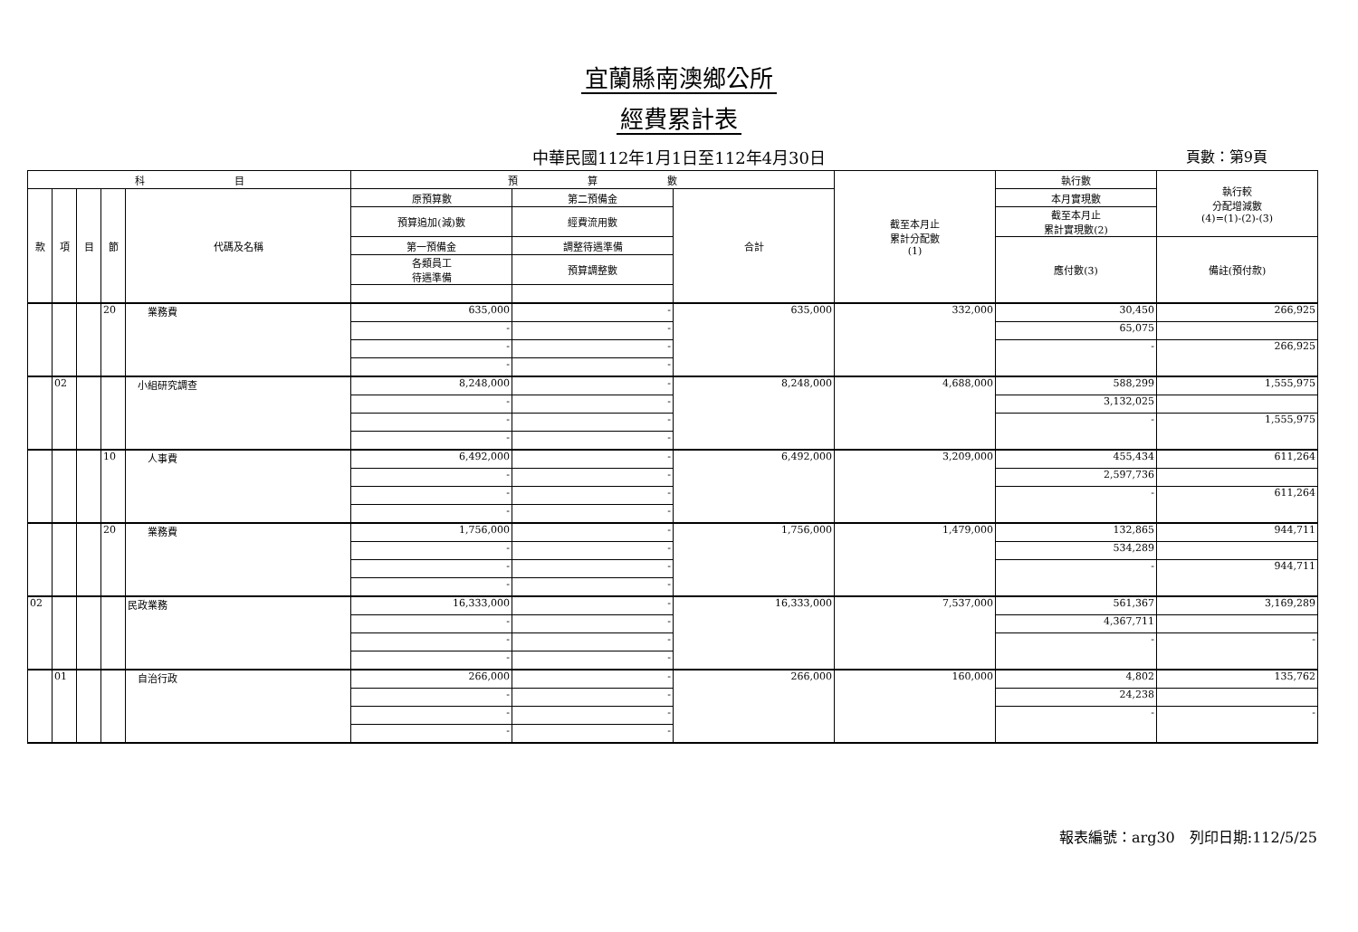宜蘭縣南澳鄉公所
經費累計表
中華民國112年1月1日至112年4月30日 頁數：第9頁
| 科 目 | | | | | 預 算 數 | | | 截至本月止 累計分配數 (1) | 執行數 | 執行較 分配增減數 (4)=(1)-(2)-(3) |
| --- | --- | --- | --- | --- | --- | --- | --- | --- | --- | --- |
| 款 | 項 | 目 | 節 | 代碼及名稱 | 原預算數 | 第二預備金 | 合計 | | 本月實現數 | |
| | | | | | 預算追加(減)數 | 經費流用數 | | | 截至本月止 累計實現數(2) | |
| | | | | | 第一預備金 | 調整待遇準備 | | | 應付數(3) | 備註(預付款) |
| | | | | | 各類員工 待遇準備 | 預算調整數 | | | | |
| | | | 20 | 業務費 | 635,000 | - | 635,000 | 332,000 | 30,450 | 266,925 |
| | | | | | - | - | | | 65,075 | |
| | | | | | - | - | | | - | 266,925 |
| | | | | | - | - | | | | |
| | 02 | | | 小組研究調查 | 8,248,000 | - | 8,248,000 | 4,688,000 | 588,299 | 1,555,975 |
| | | | | | - | - | | | 3,132,025 | |
| | | | | | - | - | | | - | 1,555,975 |
| | | | | | - | - | | | | |
| | | | 10 | 人事費 | 6,492,000 | - | 6,492,000 | 3,209,000 | 455,434 | 611,264 |
| | | | | | - | - | | | 2,597,736 | |
| | | | | | - | - | | | - | 611,264 |
| | | | | | - | - | | | | |
| | | | 20 | 業務費 | 1,756,000 | - | 1,756,000 | 1,479,000 | 132,865 | 944,711 |
| | | | | | - | - | | | 534,289 | |
| | | | | | - | - | | | - | 944,711 |
| | | | | | - | - | | | | |
| 02 | | | | 民政業務 | 16,333,000 | - | 16,333,000 | 7,537,000 | 561,367 | 3,169,289 |
| | | | | | - | - | | | 4,367,711 | |
| | | | | | - | - | | | - | - |
| | | | | | - | - | | | | |
| | 01 | | | 自治行政 | 266,000 | - | 266,000 | 160,000 | 4,802 | 135,762 |
| | | | | | - | - | | | 24,238 | |
| | | | | | - | - | | | - | - |
| | | | | | - | - | | | | |
報表編號：arg30　列印日期:112/5/25